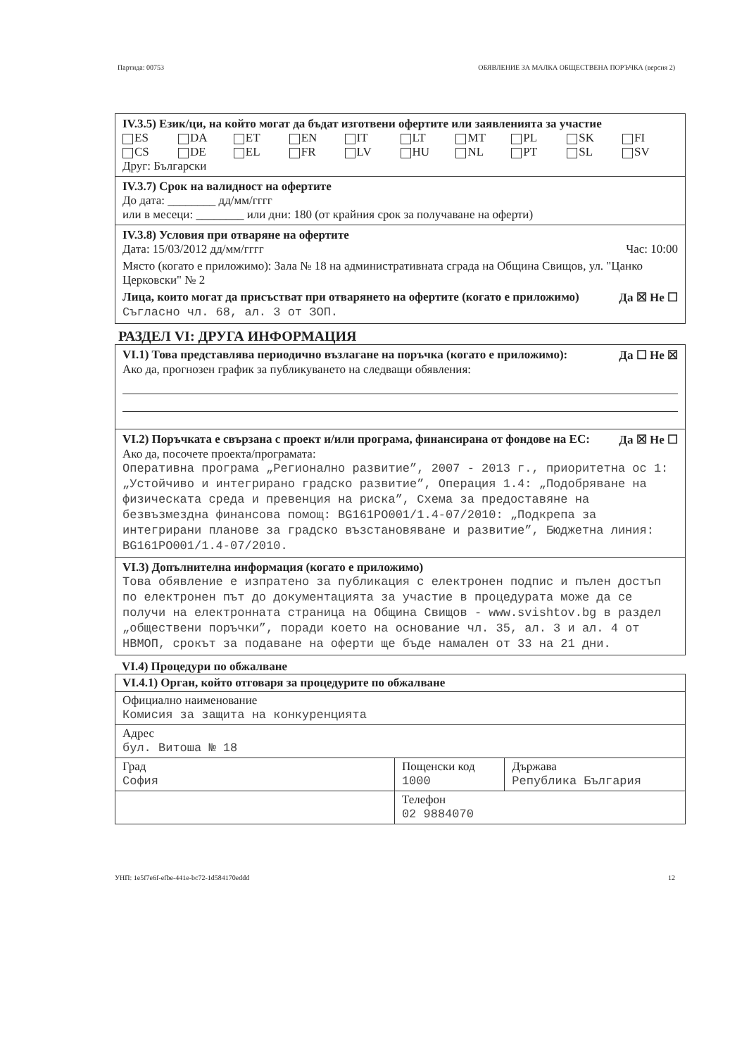Партида: 00753 ОБЯВЛЕНИЕ ЗА МАЛКА ОБЩЕСТВЕНА ПОРЪЧКА (версия 2)
IV.3.5) Език/ци, на който могат да бъдат изготвени офертите или заявленията за участие
ES DA ET EN IT LT MT PL SK FI CS DE EL FR LV HU NL PT SL SV
Друг: Български
IV.3.7) Срок на валидност на офертите
До дата: ________ дд/мм/гггг
или в месеци: ________ или дни: 180 (от крайния срок за получаване на оферти)
IV.3.8) Условия при отваряне на офертите
Дата: 15/03/2012 дд/мм/гггг Час: 10:00
Място (когато е приложимо): Зала № 18 на административната сграда на Община Свищов, ул. "Цанко Церковски" № 2
Лица, които могат да присъстват при отварянето на офертите (когато е приложимо) Да ☒ Не ☐
Съгласно чл. 68, ал. 3 от ЗОП.
РАЗДЕЛ VI: ДРУГА ИНФОРМАЦИЯ
VI.1) Това представлява периодично възлагане на поръчка (когато е приложимо): Да ☐ Не ☒
Ако да, прогнозен график за публикуването на следващи обявления:
VI.2) Поръчката е свързана с проект и/или програма, финансирана от фондове на ЕС: Да ☒ Не ☐
Ако да, посочете проекта/програмата:
Оперативна програма „Регионално развитие”, 2007 - 2013 г., приоритетна ос 1: „Устойчиво и интегрирано градско развитие”, Операция 1.4: „Подобряване на физическата среда и превенция на риска”, Схема за предоставяне на безвъзмездна финансова помощ: BG161PO001/1.4-07/2010: „Подкрепа за интегрирани планове за градско възстановяване и развитие”, Бюджетна линия: BG161PO001/1.4-07/2010.
VI.3) Допълнителна информация (когато е приложимо)
Това обявление е изпратено за публикация с електронен подпис и пълен достъп по електронен път до документацията за участие в процедурата може да се получи на електронната страница на Община Свищов - www.svishtov.bg в раздел „обществени поръчки”, поради което на основание чл. 35, ал. 3 и ал. 4 от НВМОП, срокът за подаване на оферти ще бъде намален от 33 на 21 дни.
VI.4) Процедури по обжалване
| VI.4.1) Орган, който отговаря за процедурите по обжалване | | |
| Официално наименование Комисия за защита на конкуренцията | | |
| Адрес бул. Витоша № 18 | | |
| Град София | Пощенски код 1000 | Държава Република България |
| | Телефон 02 9884070 | |
УНП: 1e5f7e6f-efbe-441e-bc72-1d584170eddd 12